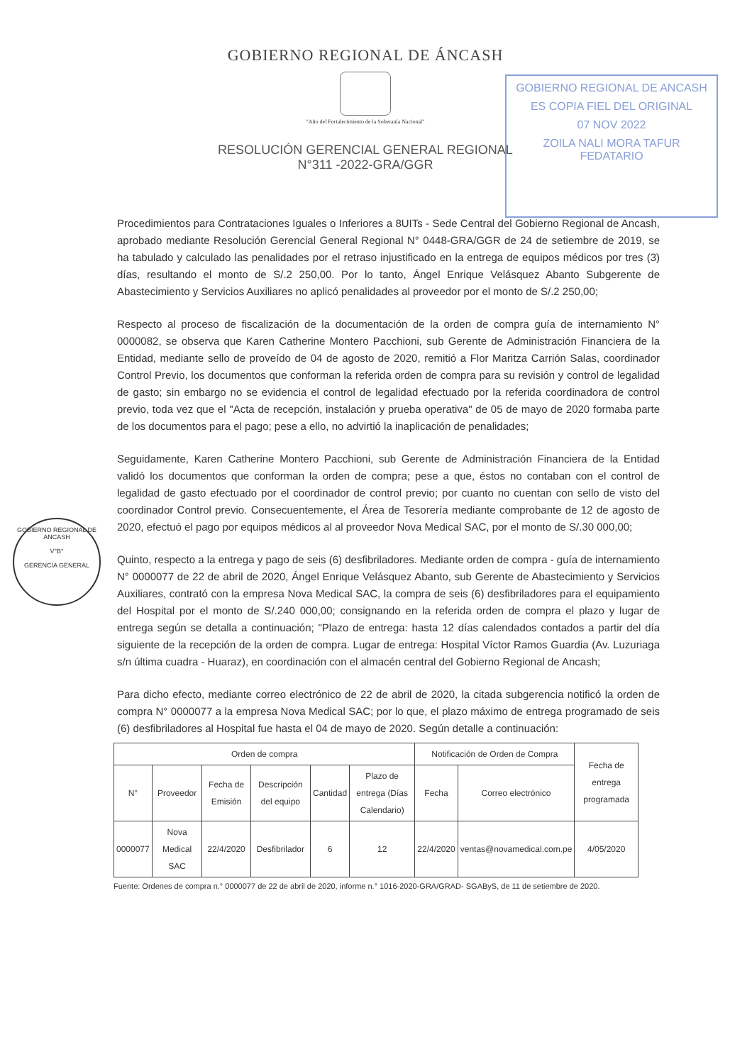GOBIERNO REGIONAL DE ÁNCASH
"Año del Fortalecimiento de la Soberanía Nacional"
RESOLUCIÓN GERENCIAL GENERAL REGIONAL
N°311 -2022-GRA/GGR
GOBIERNO REGIONAL DE ANCASH
ES COPIA FIEL DEL ORIGINAL
07 NOV 2022
ZOILA NALI MORA TAFUR
FEDATARIO
GOBIERNO REGIONAL DE ANCASH
V°B°
GERENCIA GENERAL
Procedimientos para Contrataciones Iguales o Inferiores a 8UITs - Sede Central del Gobierno Regional de Ancash, aprobado mediante Resolución Gerencial General Regional N° 0448-GRA/GGR de 24 de setiembre de 2019, se ha tabulado y calculado las penalidades por el retraso injustificado en la entrega de equipos médicos por tres (3) días, resultando el monto de S/.2 250,00. Por lo tanto, Ángel Enrique Velásquez Abanto Subgerente de Abastecimiento y Servicios Auxiliares no aplicó penalidades al proveedor por el monto de S/.2 250,00;
Respecto al proceso de fiscalización de la documentación de la orden de compra guía de internamiento N° 0000082, se observa que Karen Catherine Montero Pacchioni, sub Gerente de Administración Financiera de la Entidad, mediante sello de proveído de 04 de agosto de 2020, remitió a Flor Maritza Carrión Salas, coordinador Control Previo, los documentos que conforman la referida orden de compra para su revisión y control de legalidad de gasto; sin embargo no se evidencia el control de legalidad efectuado por la referida coordinadora de control previo, toda vez que el "Acta de recepción, instalación y prueba operativa" de 05 de mayo de 2020 formaba parte de los documentos para el pago; pese a ello, no advirtió la inaplicación de penalidades;
Seguidamente, Karen Catherine Montero Pacchioni, sub Gerente de Administración Financiera de la Entidad validó los documentos que conforman la orden de compra; pese a que, éstos no contaban con el control de legalidad de gasto efectuado por el coordinador de control previo; por cuanto no cuentan con sello de visto del coordinador Control previo. Consecuentemente, el Área de Tesorería mediante comprobante de 12 de agosto de 2020, efectuó el pago por equipos médicos al al proveedor Nova Medical SAC, por el monto de S/.30 000,00;
Quinto, respecto a la entrega y pago de seis (6) desfibriladores. Mediante orden de compra - guía de internamiento N° 0000077 de 22 de abril de 2020, Ángel Enrique Velásquez Abanto, sub Gerente de Abastecimiento y Servicios Auxiliares, contrató con la empresa Nova Medical SAC, la compra de seis (6) desfibriladores para el equipamiento del Hospital por el monto de S/.240 000,00; consignando en la referida orden de compra el plazo y lugar de entrega según se detalla a continuación; "Plazo de entrega: hasta 12 días calendados contados a partir del día siguiente de la recepción de la orden de compra. Lugar de entrega: Hospital Víctor Ramos Guardia (Av. Luzuriaga s/n última cuadra - Huaraz), en coordinación con el almacén central del Gobierno Regional de Ancash;
Para dicho efecto, mediante correo electrónico de 22 de abril de 2020, la citada subgerencia notificó la orden de compra N° 0000077 a la empresa Nova Medical SAC; por lo que, el plazo máximo de entrega programado de seis (6) desfibriladores al Hospital fue hasta el 04 de mayo de 2020. Según detalle a continuación:
| Orden de compra | | | | | | Notificación de Orden de Compra | | Fecha de entrega programada |
| --- | --- | --- | --- | --- | --- | --- | --- | --- |
| N° | Proveedor | Fecha de Emisión | Descripción del equipo | Cantidad | Plazo de entrega (Días Calendario) | Fecha | Correo electrónico | |
| 0000077 | Nova Medical SAC | 22/4/2020 | Desfibrilador | 6 | 12 | 22/4/2020 | ventas@novamedical.com.pe | 4/05/2020 |
Fuente: Ordenes de compra n.° 0000077 de 22 de abril de 2020, informe n.° 1016-2020-GRA/GRAD- SGAByS, de 11 de setiembre de 2020.